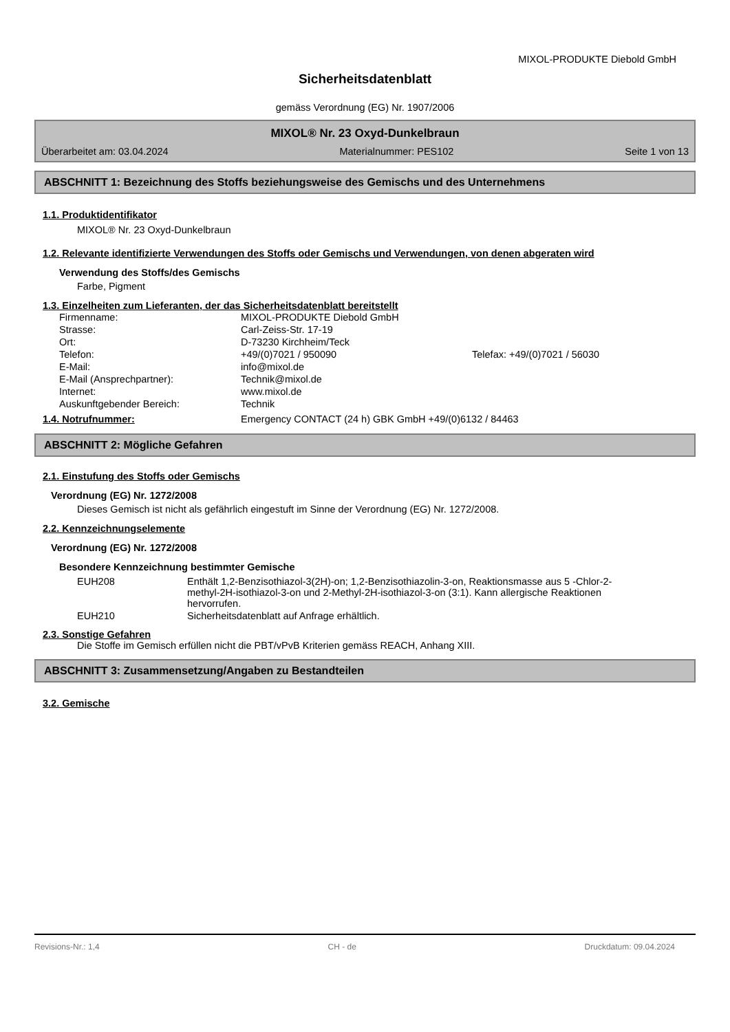MIXOL-PRODUKTE Diebold GmbH
Sicherheitsdatenblatt
gemäss Verordnung (EG) Nr. 1907/2006
MIXOL® Nr. 23 Oxyd-Dunkelbraun
Überarbeitet am: 03.04.2024 Materialnummer: PES102 Seite 1 von 13
ABSCHNITT 1: Bezeichnung des Stoffs beziehungsweise des Gemischs und des Unternehmens
1.1. Produktidentifikator
MIXOL® Nr. 23 Oxyd-Dunkelbraun
1.2. Relevante identifizierte Verwendungen des Stoffs oder Gemischs und Verwendungen, von denen abgeraten wird
Verwendung des Stoffs/des Gemischs
Farbe, Pigment
1.3. Einzelheiten zum Lieferanten, der das Sicherheitsdatenblatt bereitstellt
| Firmenname: | MIXOL-PRODUKTE Diebold GmbH | |
| Strasse: | Carl-Zeiss-Str. 17-19 | |
| Ort: | D-73230 Kirchheim/Teck | |
| Telefon: | +49/(0)7021 / 950090 | Telefax: +49/(0)7021 / 56030 |
| E-Mail: | info@mixol.de | |
| E-Mail (Ansprechpartner): | Technik@mixol.de | |
| Internet: | www.mixol.de | |
| Auskunftgebender Bereich: | Technik | |
| 1.4. Notrufnummer: | Emergency CONTACT (24 h) GBK GmbH +49/(0)6132 / 84463 |
ABSCHNITT 2: Mögliche Gefahren
2.1. Einstufung des Stoffs oder Gemischs
Verordnung (EG) Nr. 1272/2008
Dieses Gemisch ist nicht als gefährlich eingestuft im Sinne der Verordnung (EG) Nr. 1272/2008.
2.2. Kennzeichnungselemente
Verordnung (EG) Nr. 1272/2008
Besondere Kennzeichnung bestimmter Gemische
| EUH208 | Enthält 1,2-Benzisothiazol-3(2H)-on; 1,2-Benzisothiazolin-3-on, Reaktionsmasse aus 5 -Chlor-2-methyl-2H-isothiazol-3-on und 2-Methyl-2H-isothiazol-3-on (3:1). Kann allergische Reaktionen hervorrufen. |
| EUH210 | Sicherheitsdatenblatt auf Anfrage erhältlich. |
2.3. Sonstige Gefahren
Die Stoffe im Gemisch erfüllen nicht die PBT/vPvB Kriterien gemäss REACH, Anhang XIII.
ABSCHNITT 3: Zusammensetzung/Angaben zu Bestandteilen
3.2. Gemische
Revisions-Nr.: 1,4 CH - de Druckdatum: 09.04.2024